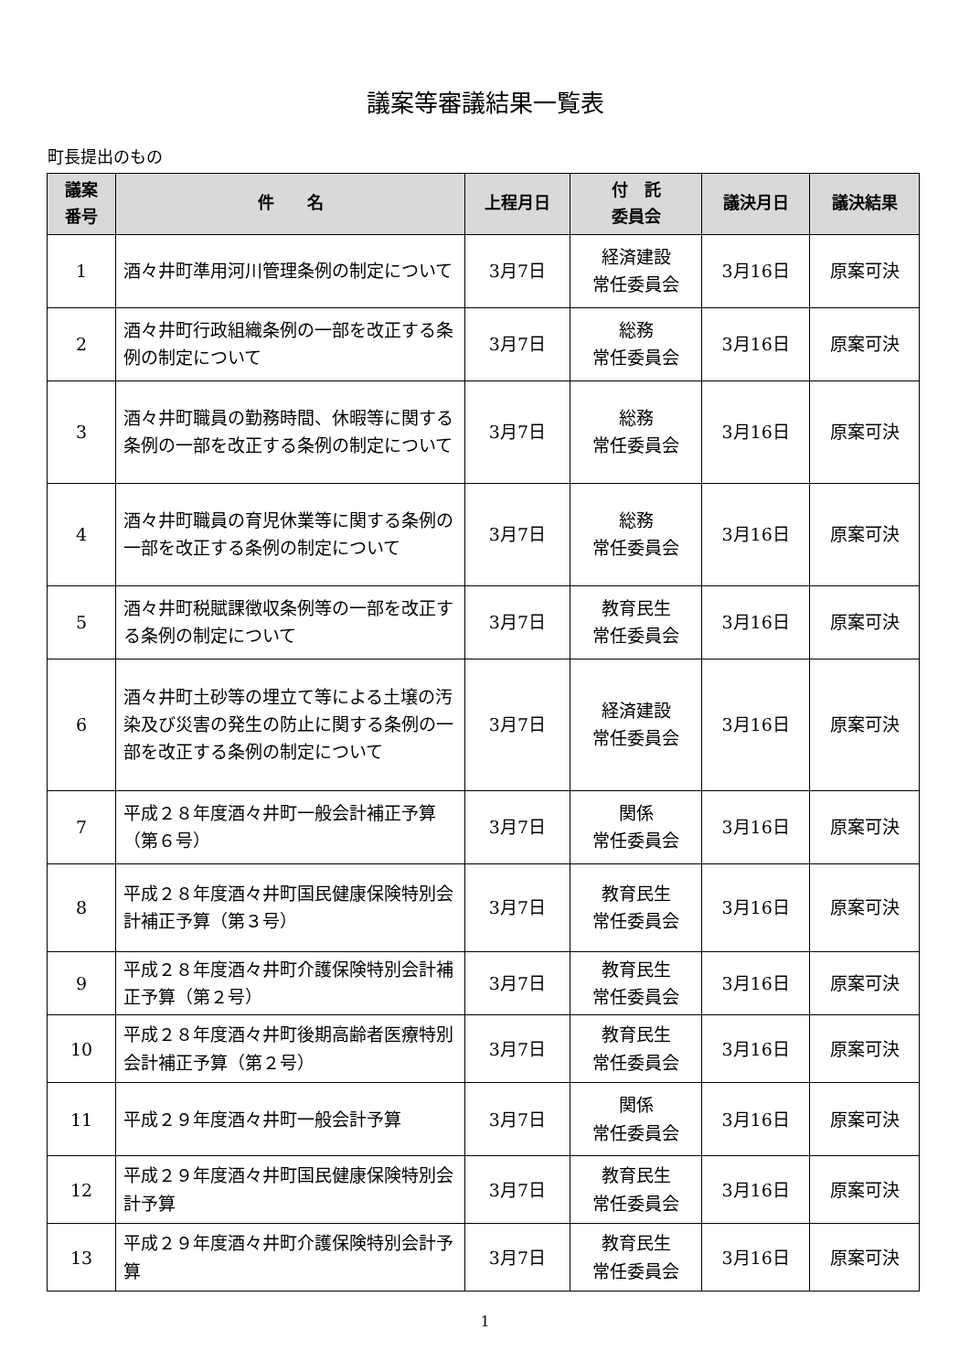議案等審議結果一覧表
町長提出のもの
| 議案 番号 | 件 名 | 上程月日 | 付 託 委員会 | 議決月日 | 議決結果 |
| --- | --- | --- | --- | --- | --- |
| 1 | 酒々井町準用河川管理条例の制定について | 3月7日 | 経済建設 常任委員会 | 3月16日 | 原案可決 |
| 2 | 酒々井町行政組織条例の一部を改正する条例の制定について | 3月7日 | 総務 常任委員会 | 3月16日 | 原案可決 |
| 3 | 酒々井町職員の勤務時間、休暇等に関する条例の一部を改正する条例の制定について | 3月7日 | 総務 常任委員会 | 3月16日 | 原案可決 |
| 4 | 酒々井町職員の育児休業等に関する条例の一部を改正する条例の制定について | 3月7日 | 総務 常任委員会 | 3月16日 | 原案可決 |
| 5 | 酒々井町税賦課徴収条例等の一部を改正する条例の制定について | 3月7日 | 教育民生 常任委員会 | 3月16日 | 原案可決 |
| 6 | 酒々井町土砂等の埋立て等による土壌の汚染及び災害の発生の防止に関する条例の一部を改正する条例の制定について | 3月7日 | 経済建設 常任委員会 | 3月16日 | 原案可決 |
| 7 | 平成２８年度酒々井町一般会計補正予算（第６号） | 3月7日 | 関係 常任委員会 | 3月16日 | 原案可決 |
| 8 | 平成２８年度酒々井町国民健康保険特別会計補正予算（第３号） | 3月7日 | 教育民生 常任委員会 | 3月16日 | 原案可決 |
| 9 | 平成２８年度酒々井町介護保険特別会計補正予算（第２号） | 3月7日 | 教育民生 常任委員会 | 3月16日 | 原案可決 |
| 10 | 平成２８年度酒々井町後期高齢者医療特別会計補正予算（第２号） | 3月7日 | 教育民生 常任委員会 | 3月16日 | 原案可決 |
| 11 | 平成２９年度酒々井町一般会計予算 | 3月7日 | 関係 常任委員会 | 3月16日 | 原案可決 |
| 12 | 平成２９年度酒々井町国民健康保険特別会計予算 | 3月7日 | 教育民生 常任委員会 | 3月16日 | 原案可決 |
| 13 | 平成２９年度酒々井町介護保険特別会計予算 | 3月7日 | 教育民生 常任委員会 | 3月16日 | 原案可決 |
1